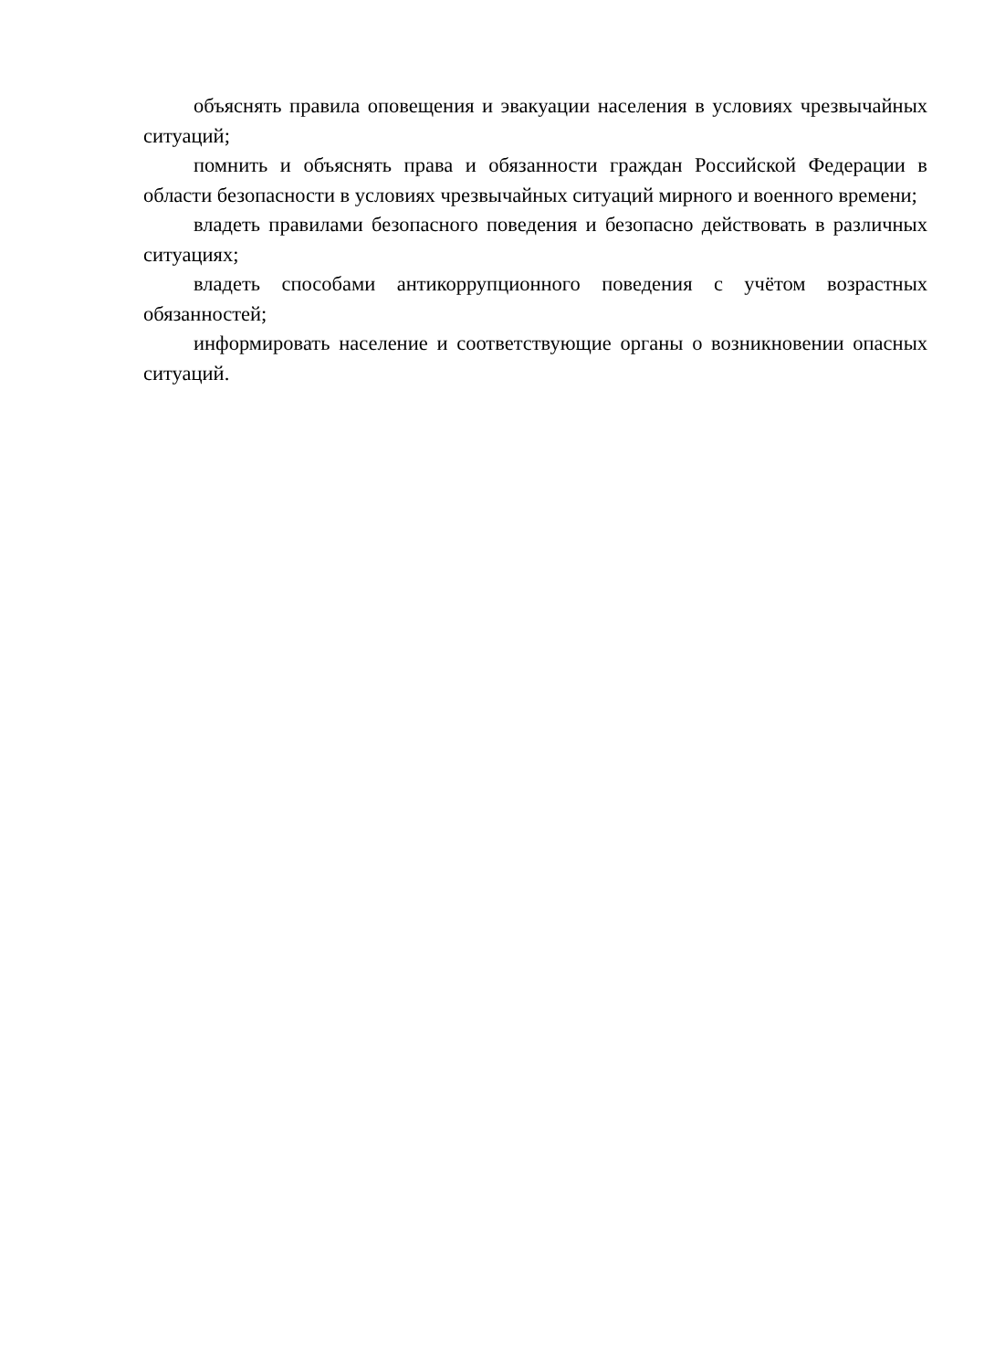объяснять правила оповещения и эвакуации населения в условиях чрезвычайных ситуаций;
помнить и объяснять права и обязанности граждан Российской Федерации в области безопасности в условиях чрезвычайных ситуаций мирного и военного времени;
владеть правилами безопасного поведения и безопасно действовать в различных ситуациях;
владеть способами антикоррупционного поведения с учётом возрастных обязанностей;
информировать население и соответствующие органы о возникновении опасных ситуаций.